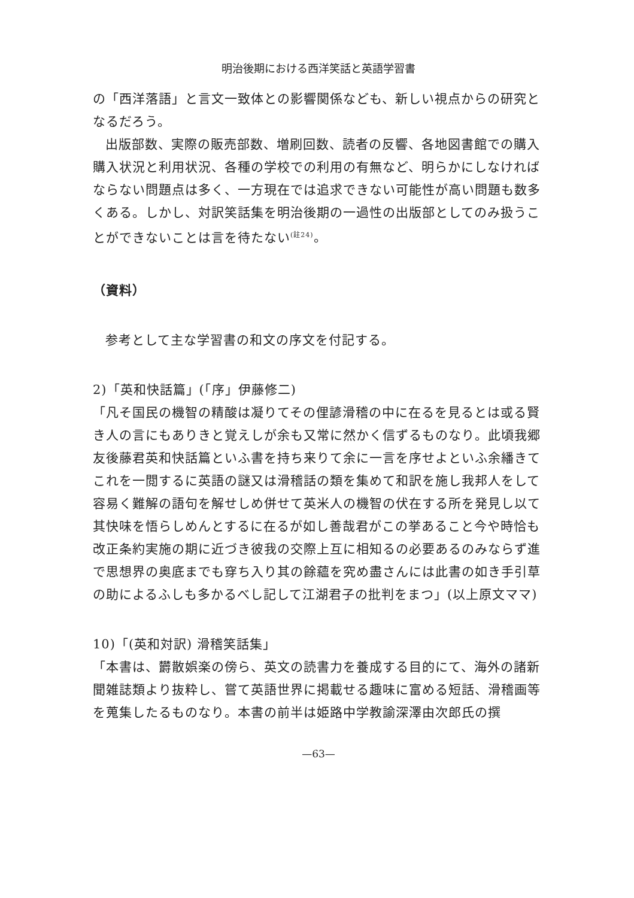明治後期における西洋笑話と英語学習書
の「西洋落語」と言文一致体との影響関係なども、新しい視点からの研究となるだろう。
出版部数、実際の販売部数、増刷回数、読者の反響、各地図書館での購入購入状況と利用状況、各種の学校での利用の有無など、明らかにしなければならない問題点は多く、一方現在では追求できない可能性が高い問題も数多くある。しかし、対訳笑話集を明治後期の一過性の出版部としてのみ扱うことができないことは言を待たない<sup>(註24)</sup>。
（資料）
参考として主な学習書の和文の序文を付記する。
2)「英和快話篇」(「序」伊藤修二)
「凡そ国民の機智の精酸は凝りてその俚諺滑稽の中に在るを見るとは或る賢き人の言にもありきと覚えしが余も又常に然かく信ずるものなり。此頃我郷友後藤君英和快話篇といふ書を持ち来りて余に一言を序せよといふ余繙きてこれを一閲するに英語の謎又は滑稽話の類を集めて和訳を施し我邦人をして容易く難解の語句を解せしめ併せて英米人の機智の伏在する所を発見し以て其快味を悟らしめんとするに在るが如し善哉君がこの挙あること今や時恰も改正条約実施の期に近づき彼我の交際上互に相知るの必要あるのみならず進で思想界の奥底までも穿ち入り其の餘蘊を究め盡さんには此書の如き手引草の助によるふしも多かるべし記して江湖君子の批判をまつ」(以上原文ママ)
10)「(英和対訳) 滑稽笑話集」
「本書は、欝散娯楽の傍ら、英文の読書力を養成する目的にて、海外の諸新聞雑誌類より抜粋し、嘗て英語世界に掲載せる趣味に富める短話、滑稽画等を蒐集したるものなり。本書の前半は姫路中学教諭深澤由次郎氏の撰
—63—